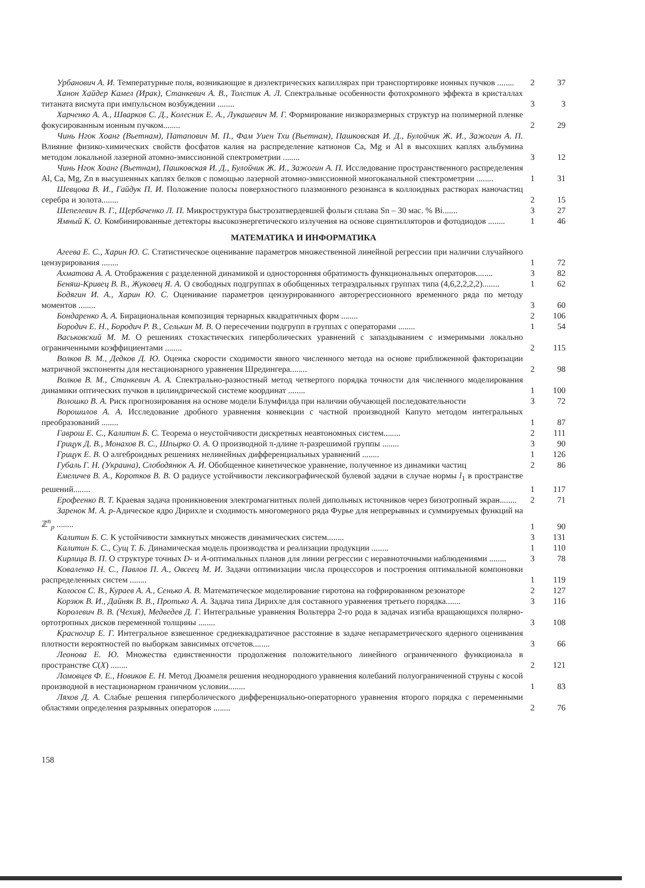Урбанович А. И. Температурные поля, возникающие в диэлектрических капиллярах при транспортировке ионных пучков ........
2
37
Ханон Хайдер Камел (Ирак), Станкевич А. В., Толстик А. Л. Спектральные особенности фотохромного эффекта в кристаллах титаната висмута при импульсном возбуждении ........
3
3
Харченко А. А., Шварков С. Д., Колесник Е. А., Лукашевич М. Г. Формирование низкоразмерных структур на полимерной пленке фокусированным ионным пучком........
2
29
Чинь Нгок Хоанг (Вьетнам), Патапович М. П., Фам Уиен Тхи (Вьетнам), Пашковская И. Д., Булойчик Ж. И., Зажогин А. П. Влияние физико-химических свойств фосфатов калия на распределение катионов Ca, Mg и Al в высохших каплях альбумина методом локальной лазерной атомно-эмиссионной спектрометрии ........
3
12
Чинь Нгок Хоанг (Вьетнам), Пашковская И. Д., Булойчик Ж. И., Зажогин А. П. Исследование пространственного распределения Al, Ca, Mg, Zn в высушенных каплях белков с помощью лазерной атомно-эмиссионной многоканальной спектрометрии ........
1
31
Шевцова В. И., Гайдук П. И. Положение полосы поверхностного плазмонного резонанса в коллоидных растворах наночастиц серебра и золота........
2
15
Шепелевич В. Г., Щербаченко Л. П. Микроструктура быстрозатвердевшей фольги сплава Sn – 30 мас. % Bi.......
3
27
Ямный К. О. Комбинированные детекторы высокоэнергетического излучения на основе сцинтилляторов и фотодиодов ........
1
46
МАТЕМАТИКА И ИНФОРМАТИКА
Агеева Е. С., Харин Ю. С. Статистическое оценивание параметров множественной линейной регрессии при наличии случайного цензурирования ........
1
72
Ахматова А. А. Отображения с разделенной динамикой и односторонняя обратимость функциональных операторов........
3
82
Беняш-Кривец В. В., Жуковец Я. А. О свободных подгруппах в обобщенных тетраэдральных группах типа (4,6,2,2,2,2)........
1
62
Бодягин И. А., Харин Ю. С. Оценивание параметров цензурированного авторегрессионного временного ряда по методу моментов ........
3
60
Бондаренко А. А. Бирациональная композиция тернарных квадратичных форм ........
2
106
Бородич Е. Н., Бородич Р. В., Селькин М. В. О пересечении подгрупп в группах с операторами ........
1
54
Васьковский М. М. О решениях стохастических гиперболических уравнений с запаздыванием с измеримыми локально ограниченными коэффициентами ........
2
115
Волков В. М., Дедков Д. Ю. Оценка скорости сходимости явного численного метода на основе приближенной факторизации матричной экспоненты для нестационарного уравнения Шредингера........
2
98
Волков В. М., Станкевич А. А. Спектрально-разностный метод четвертого порядка точности для численного моделирования динамики оптических пучков в цилиндрической системе координат ........
1
100
Волошко В. А. Риск прогнозирования на основе модели Блумфилда при наличии обучающей последовательности
3
72
Ворошилов А. А. Исследование дробного уравнения конвекции с частной производной Капуто методом интегральных преобразований ........
1
87
Гаврош Е. С., Калитин Б. С. Теорема о неустойчивости дискретных неавтономных систем........
2
111
Грицук Д. В., Монахов В. С., Шпырко О. А. О производной π-длине π-разрешимой группы ........
3
90
Грицук Е. В. О алгеброидных решениях нелинейных дифференциальных уравнений ........
1
126
Губаль Г. Н. (Украина), Слободянюк А. И. Обобщенное кинетическое уравнение, полученное из динамики частиц
2
86
Емеличев В. А., Коротков В. В. О радиусе устойчивости лексикографической булевой задачи в случае нормы l<sub>1</sub> в пространстве решений........
1
117
Ерофеенко В. Т. Краевая задача проникновения электромагнитных полей дипольных источников через бизотропный экран........
2
71
Заренок М. А. p-Адическое ядро Дирихле и сходимость многомерного ряда Фурье для непрерывных и суммируемых функций на ℤ<sup>n</sup><sub>p</sub> ........
1
90
Калитин Б. С. К устойчивости замкнутых множеств динамических систем........
3
131
Калитин Б. С., Сущ Т. Б. Динамическая модель производства и реализации продукции ........
1
110
Кирлица В. П. О структуре точных D- и A-оптимальных планов для линии регрессии с неравноточными наблюдениями ........
3
78
Коваленко Н. С., Павлов П. А., Овсеец М. И. Задачи оптимизации числа процессоров и построения оптимальной компоновки распределенных систем ........
1
119
Колосов С. В., Кураев А. А., Сенько А. В. Математическое моделирование гиротона на гофрированном резонаторе
2
127
Корзюк В. И., Дайняк В. В., Протько А. А. Задача типа Дирихле для составного уравнения третьего порядка.......
3
116
Королевич В. В. (Чехия), Медведев Д. Г. Интегральные уравнения Вольтерра 2-го рода в задачах изгиба вращающихся полярно-ортотропных дисков переменной толщины ........
3
108
Красногир Е. Г. Интегральное взвешенное среднеквадратичное расстояние в задаче непараметрического ядерного оценивания плотности вероятностей по выборкам зависимых отсчетов........
3
66
Леонова Е. Ю. Множества единственности продолжения положительного линейного ограниченного функционала в пространстве C(X) ........
2
121
Ломовцев Ф. Е., Новиков Е. Н. Метод Дюамеля решения неоднородного уравнения колебаний полуограниченной струны с косой производной в нестационарном граничном условии........
1
83
Ляхов Д. А. Слабые решения гиперболического дифференциально-операторного уравнения второго порядка с переменными областями определения разрывных операторов ........
2
76
158